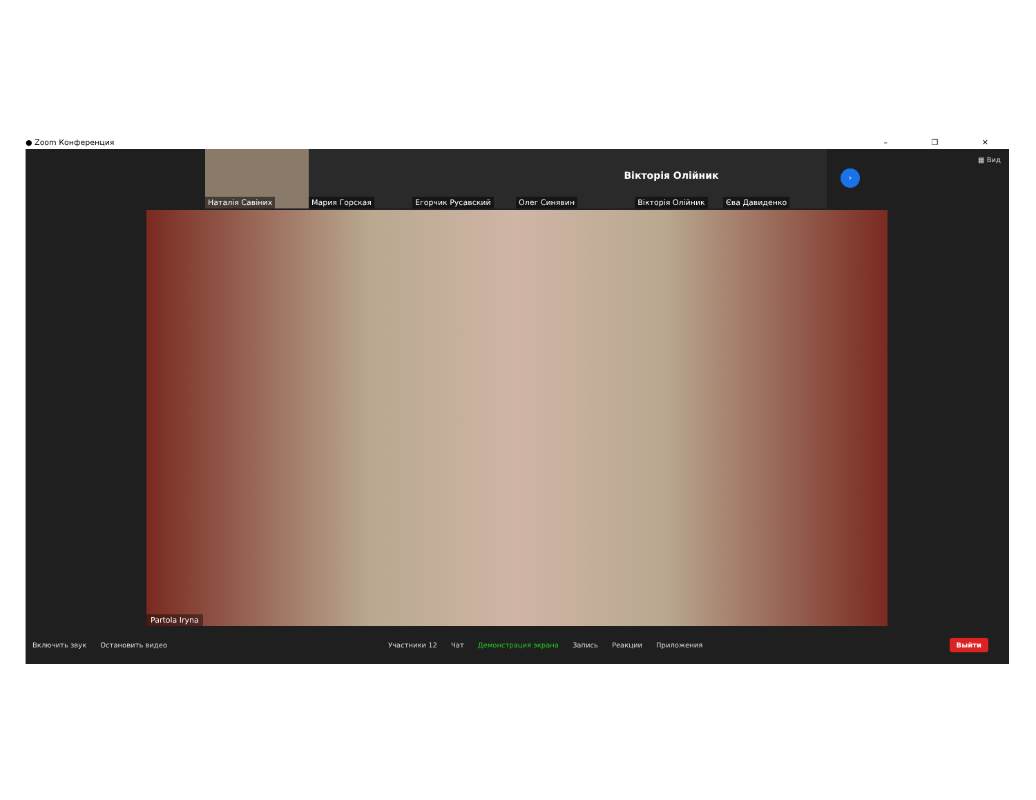● Zoom Конференция – ❐ ✕
▦ Вид
Наталія Савіних Мария Горская Егорчик Русавский Олег Синявин
Вікторія Олійник
Вікторія Олійник
Єва Давиденко
›
Partola Iryna
Включить звук Остановить видео Участники 12 Чат Демонстрация экрана Запись Реакции Приложения
Выйти